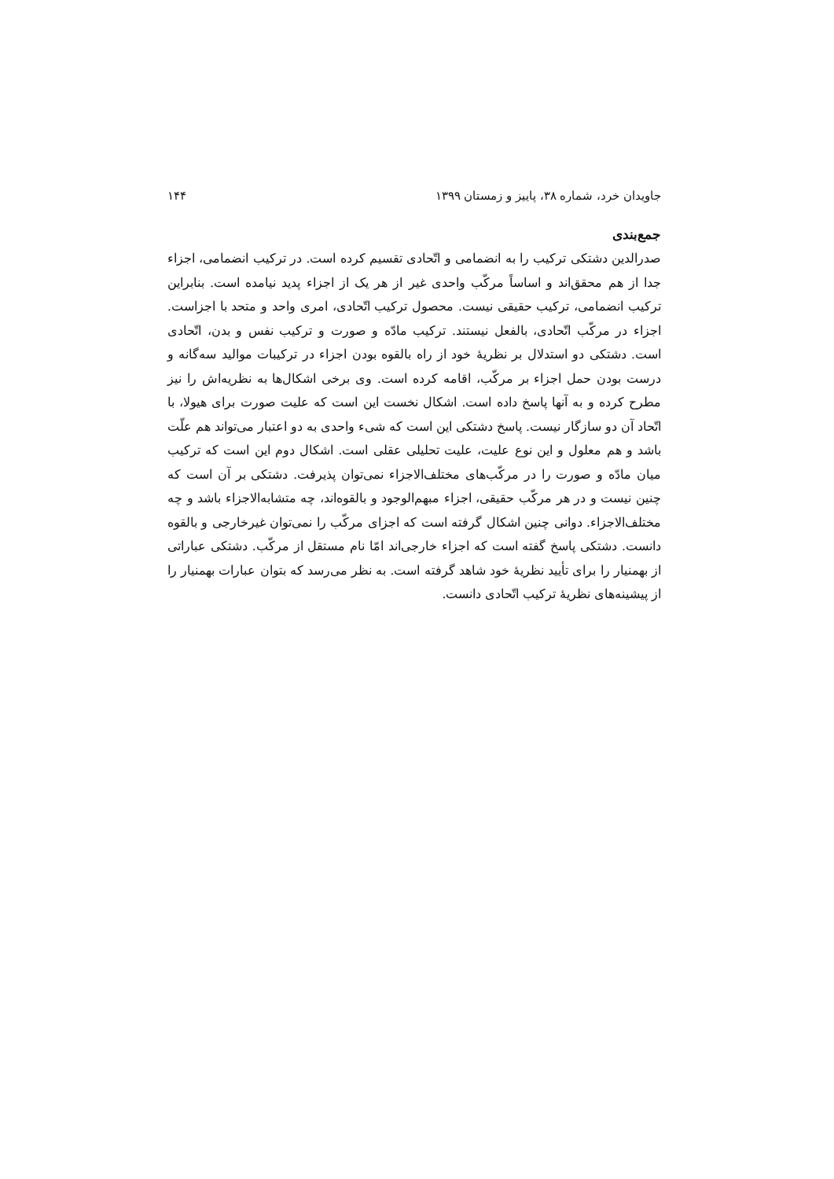جاویدان خرد، شماره ۳۸، پاییز و زمستان ۱۳۹۹ ۱۴۴
جمع‌بندی
صدرالدین دشتکی ترکیب را به انضمامی و اتّحادی تقسیم کرده است. در ترکیب انضمامی، اجزاء جدا از هم محقق‌اند و اساساً مرکّب واحدی غیر از هر یک از اجزاء پدید نیامده است. بنابراین ترکیب انضمامی، ترکیب حقیقی نیست. محصول ترکیب اتّحادی، امری واحد و متحد با اجزاست. اجزاء در مرکّب اتّحادی، بالفعل نیستند. ترکیب مادّه و صورت و ترکیب نفس و بدن، اتّحادی است. دشتکی دو استدلال بر نظریهٔ خود از راه بالقوه بودن اجزاء در ترکیبات موالید سه‌گانه و درست بودن حمل اجزاء بر مرکّب، اقامه کرده است. وی برخی اشکال‌ها به نظریه‌اش را نیز مطرح کرده و به آنها پاسخ داده است. اشکال نخست این است که علیت صورت برای هیولا، با اتّحاد آن دو سازگار نیست. پاسخ دشتکی این است که شیء واحدی به دو اعتبار می‌تواند هم علّت باشد و هم معلول و این نوع علیت، علیت تحلیلی عقلی است. اشکال دوم این است که ترکیب میان مادّه و صورت را در مرکّب‌های مختلف‌الاجزاء نمی‌توان پذیرفت. دشتکی بر آن است که چنین نیست و در هر مرکّب حقیقی، اجزاء مبهم‌الوجود و بالقوه‌اند، چه متشابه‌الاجزاء باشد و چه مختلف‌الاجزاء. دوانی چنین اشکال گرفته است که اجزای مرکّب را نمی‌توان غیرخارجی و بالقوه دانست. دشتکی پاسخ گفته است که اجزاء خارجی‌اند امّا نام مستقل از مرکّب. دشتکی عباراتی از بهمنیار را برای تأیید نظریهٔ خود شاهد گرفته است. به نظر می‌رسد که بتوان عبارات بهمنیار را از پیشینه‌های نظریهٔ ترکیب اتّحادی دانست.